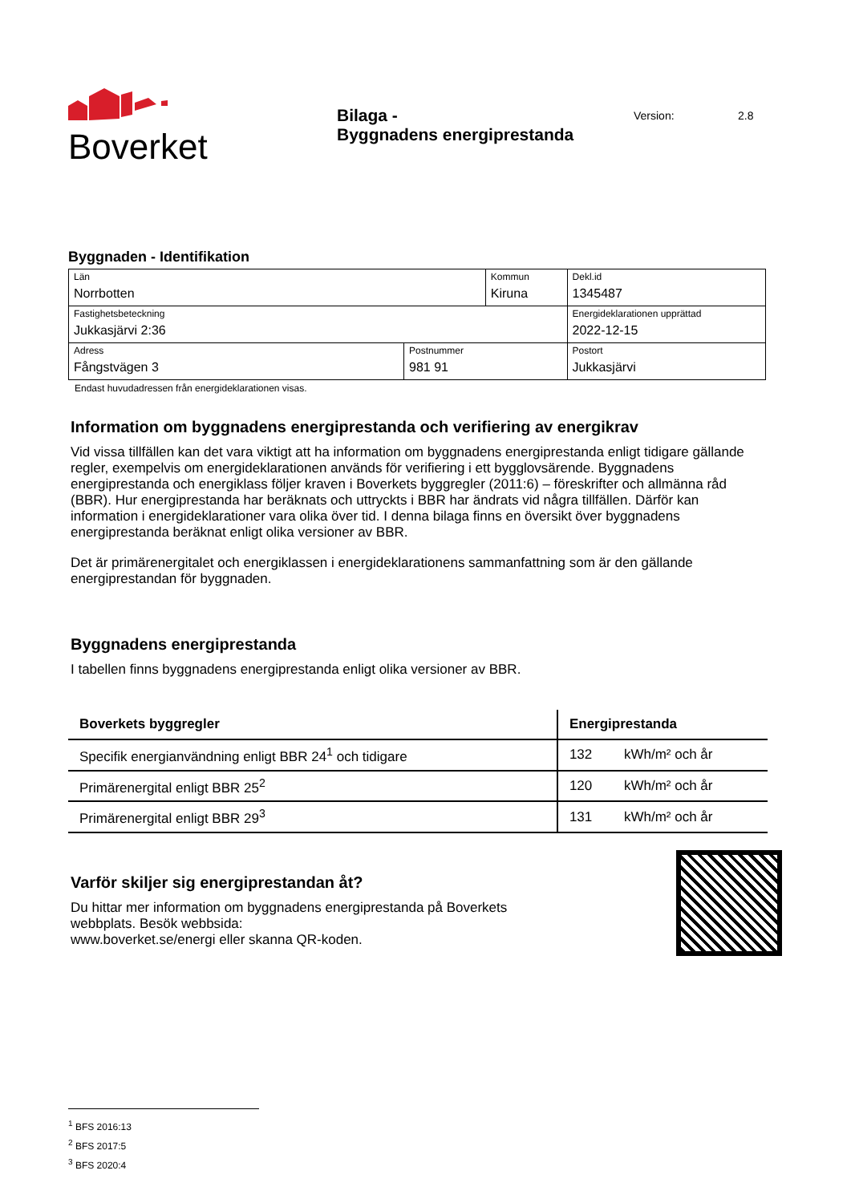Boverket
Bilaga -
Byggnadens energiprestanda
Version: 2.8
Byggnaden - Identifikation
| Län Norrbotten | | Kommun Kiruna | | Dekl.id 1345487 |
| Fastighetsbeteckning Jukkasjärvi 2:36 | | | | Energideklarationen upprättad 2022-12-15 |
| Adress Fångstvägen 3 | Postnummer 981 91 | | Postort Jukkasjärvi | |
Endast huvudadressen från energideklarationen visas.
Information om byggnadens energiprestanda och verifiering av energikrav
Vid vissa tillfällen kan det vara viktigt att ha information om byggnadens energiprestanda enligt tidigare gällande regler, exempelvis om energideklarationen används för verifiering i ett bygglovsärende. Byggnadens energiprestanda och energiklass följer kraven i Boverkets byggregler (2011:6) – föreskrifter och allmänna råd (BBR). Hur energiprestanda har beräknats och uttryckts i BBR har ändrats vid några tillfällen. Därför kan information i energideklarationer vara olika över tid. I denna bilaga finns en översikt över byggnadens energiprestanda beräknat enligt olika versioner av BBR.
Det är primärenergitalet och energiklassen i energideklarationens sammanfattning som är den gällande energiprestandan för byggnaden.
Byggnadens energiprestanda
I tabellen finns byggnadens energiprestanda enligt olika versioner av BBR.
| Boverkets byggregler | Energiprestanda | |
| --- | --- | --- |
| Specifik energianvändning enligt BBR 24<sup>1</sup> och tidigare | 132 | kWh/m² och år |
| Primärenergital enligt BBR 25<sup>2</sup> | 120 | kWh/m² och år |
| Primärenergital enligt BBR 29<sup>3</sup> | 131 | kWh/m² och år |
Varför skiljer sig energiprestandan åt?
Du hittar mer information om byggnadens energiprestanda på Boverkets webbplats. Besök webbsida:
www.boverket.se/energi eller skanna QR-koden.
<sup>1</sup> BFS 2016:13
<sup>2</sup> BFS 2017:5
<sup>3</sup> BFS 2020:4